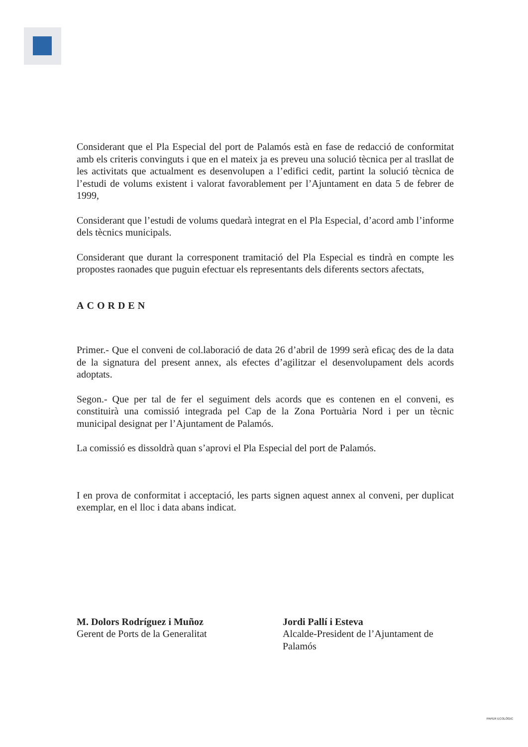Considerant que el Pla Especial del port de Palamós està en fase de redacció de conformitat amb els criteris convinguts i que en el mateix ja es preveu una solució tècnica per al trasllat de les activitats que actualment es desenvolupen a l’edifici cedit, partint la solució tècnica de l’estudi de volums existent i valorat favorablement per l’Ajuntament en data 5 de febrer de 1999,
Considerant que l’estudi de volums quedarà integrat en el Pla Especial, d’acord amb l’informe dels tècnics municipals.
Considerant que durant la corresponent tramitació del Pla Especial es tindrà en compte les propostes raonades que puguin efectuar els representants dels diferents sectors afectats,
ACORDEN
Primer.- Que el conveni de col.laboració de data 26 d’abril de 1999 serà eficaç des de la data de la signatura del present annex, als efectes d’agilitzar el desenvolupament dels acords adoptats.
Segon.- Que per tal de fer el seguiment dels acords que es contenen en el conveni, es constituirà una comissió integrada pel Cap de la Zona Portuària Nord i per un tècnic municipal designat per l’Ajuntament de Palamós.
La comissió es dissoldrà quan s’aprovi el Pla Especial del port de Palamós.
I en prova de conformitat i acceptació, les parts signen aquest annex al conveni, per duplicat exemplar, en el lloc i data abans indicat.
M. Dolors Rodríguez i Muñoz
Gerent de Ports de la Generalitat
Jordi Pallí i Esteva
Alcalde-President de l’Ajuntament de Palamós
PAPER ECOLÒGIC